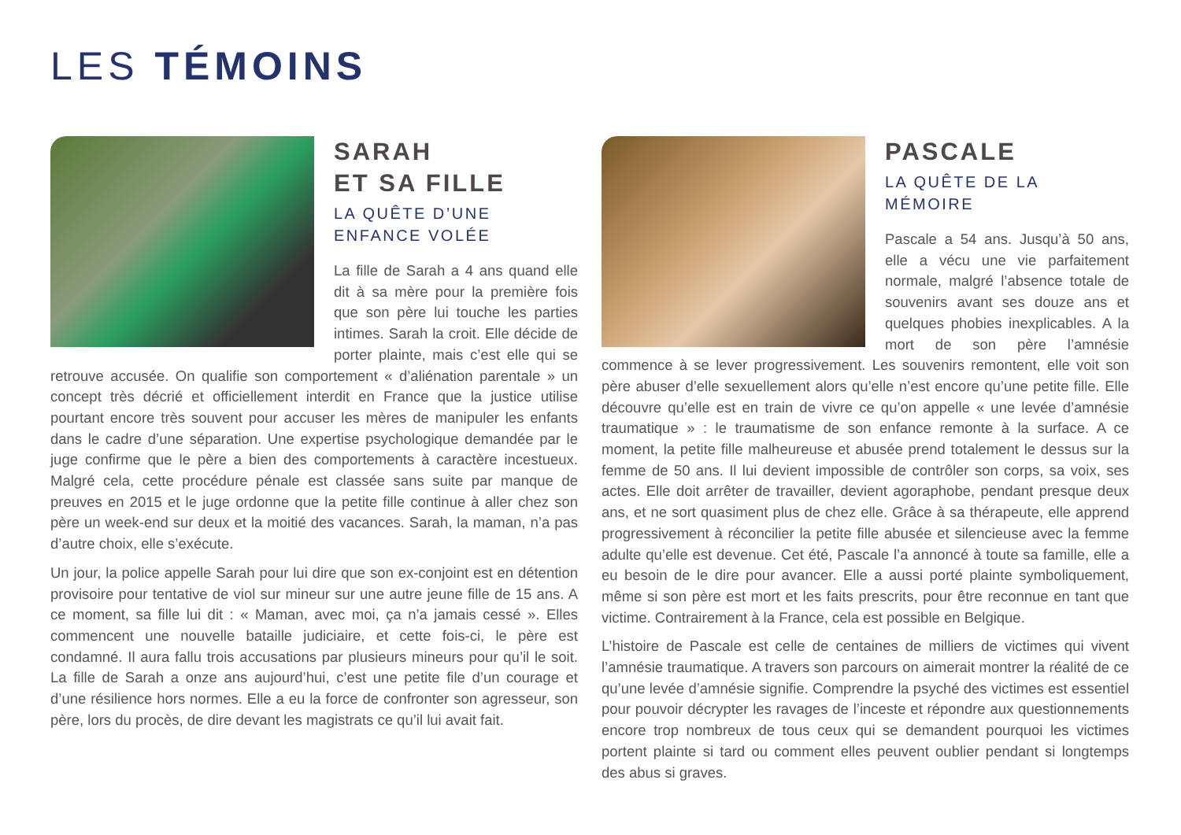LES TÉMOINS
SARAH
ET SA FILLE
LA QUÊTE D’UNE ENFANCE VOLÉE
La fille de Sarah a 4 ans quand elle dit à sa mère pour la première fois que son père lui touche les parties intimes. Sarah la croit. Elle décide de porter plainte, mais c’est elle qui se retrouve accusée. On qualifie son comportement « d’aliénation parentale » un concept très décrié et officiellement interdit en France que la justice utilise pourtant encore très souvent pour accuser les mères de manipuler les enfants dans le cadre d’une séparation. Une expertise psychologique demandée par le juge confirme que le père a bien des comportements à caractère incestueux. Malgré cela, cette procédure pénale est classée sans suite par manque de preuves en 2015 et le juge ordonne que la petite fille continue à aller chez son père un week-end sur deux et la moitié des vacances. Sarah, la maman, n’a pas d’autre choix, elle s’exécute.
Un jour, la police appelle Sarah pour lui dire que son ex-conjoint est en détention provisoire pour tentative de viol sur mineur sur une autre jeune fille de 15 ans. A ce moment, sa fille lui dit : « Maman, avec moi, ça n’a jamais cessé ». Elles commencent une nouvelle bataille judiciaire, et cette fois-ci, le père est condamné. Il aura fallu trois accusations par plusieurs mineurs pour qu’il le soit. La fille de Sarah a onze ans aujourd’hui, c’est une petite file d’un courage et d’une résilience hors normes. Elle a eu la force de confronter son agresseur, son père, lors du procès, de dire devant les magistrats ce qu’il lui avait fait.
PASCALE
LA QUÊTE DE LA MÉMOIRE
Pascale a 54 ans. Jusqu’à 50 ans, elle a vécu une vie parfaitement normale, malgré l’absence totale de souvenirs avant ses douze ans et quelques phobies inexplicables. A la mort de son père l’amnésie commence à se lever progressivement. Les souvenirs remontent, elle voit son père abuser d’elle sexuellement alors qu’elle n’est encore qu’une petite fille. Elle découvre qu’elle est en train de vivre ce qu’on appelle « une levée d’amnésie traumatique » : le traumatisme de son enfance remonte à la surface. A ce moment, la petite fille malheureuse et abusée prend totalement le dessus sur la femme de 50 ans. Il lui devient impossible de contrôler son corps, sa voix, ses actes. Elle doit arrêter de travailler, devient agoraphobe, pendant presque deux ans, et ne sort quasiment plus de chez elle. Grâce à sa thérapeute, elle apprend progressivement à réconcilier la petite fille abusée et silencieuse avec la femme adulte qu’elle est devenue. Cet été, Pascale l’a annoncé à toute sa famille, elle a eu besoin de le dire pour avancer. Elle a aussi porté plainte symboliquement, même si son père est mort et les faits prescrits, pour être reconnue en tant que victime. Contrairement à la France, cela est possible en Belgique.
L’histoire de Pascale est celle de centaines de milliers de victimes qui vivent l’amnésie traumatique. A travers son parcours on aimerait montrer la réalité de ce qu’une levée d’amnésie signifie. Comprendre la psyché des victimes est essentiel pour pouvoir décrypter les ravages de l’inceste et répondre aux questionnements encore trop nombreux de tous ceux qui se demandent pourquoi les victimes portent plainte si tard ou comment elles peuvent oublier pendant si longtemps des abus si graves.